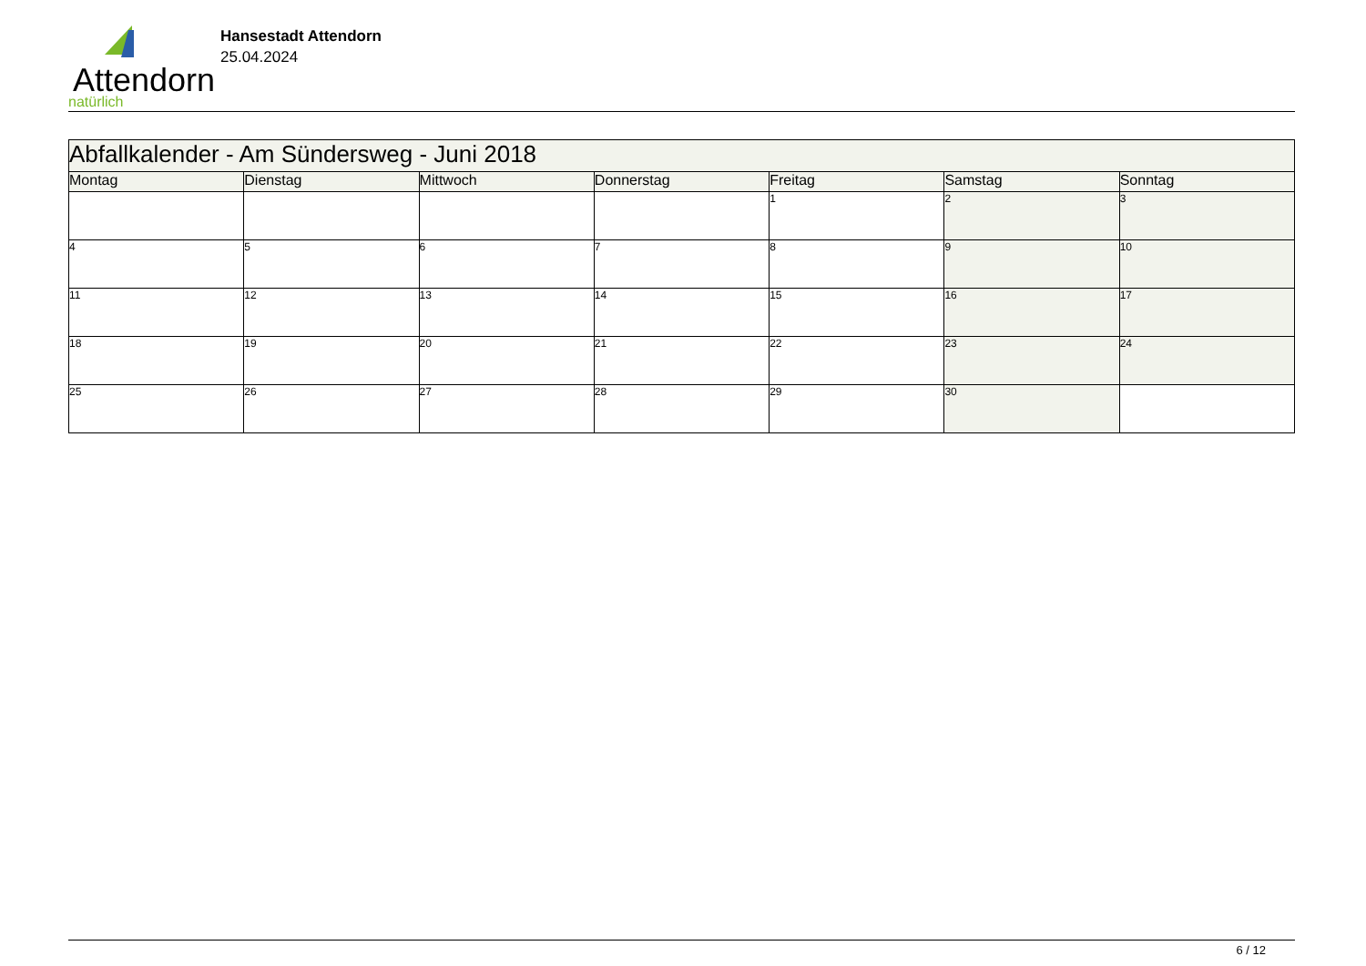Attendorn
natürlich
Hansestadt Attendorn
25.04.2024
| Abfallkalender - Am Sündersweg - Juni 2018 | | | | | | |
| Montag | Dienstag | Mittwoch | Donnerstag | Freitag | Samstag | Sonntag |
| | | | | 1 | 2 | 3 |
| 4 | 5 | 6 | 7 | 8 | 9 | 10 |
| 11 | 12 | 13 | 14 | 15 | 16 | 17 |
| 18 | 19 | 20 | 21 | 22 | 23 | 24 |
| 25 | 26 | 27 | 28 | 29 | 30 | |
6 / 12